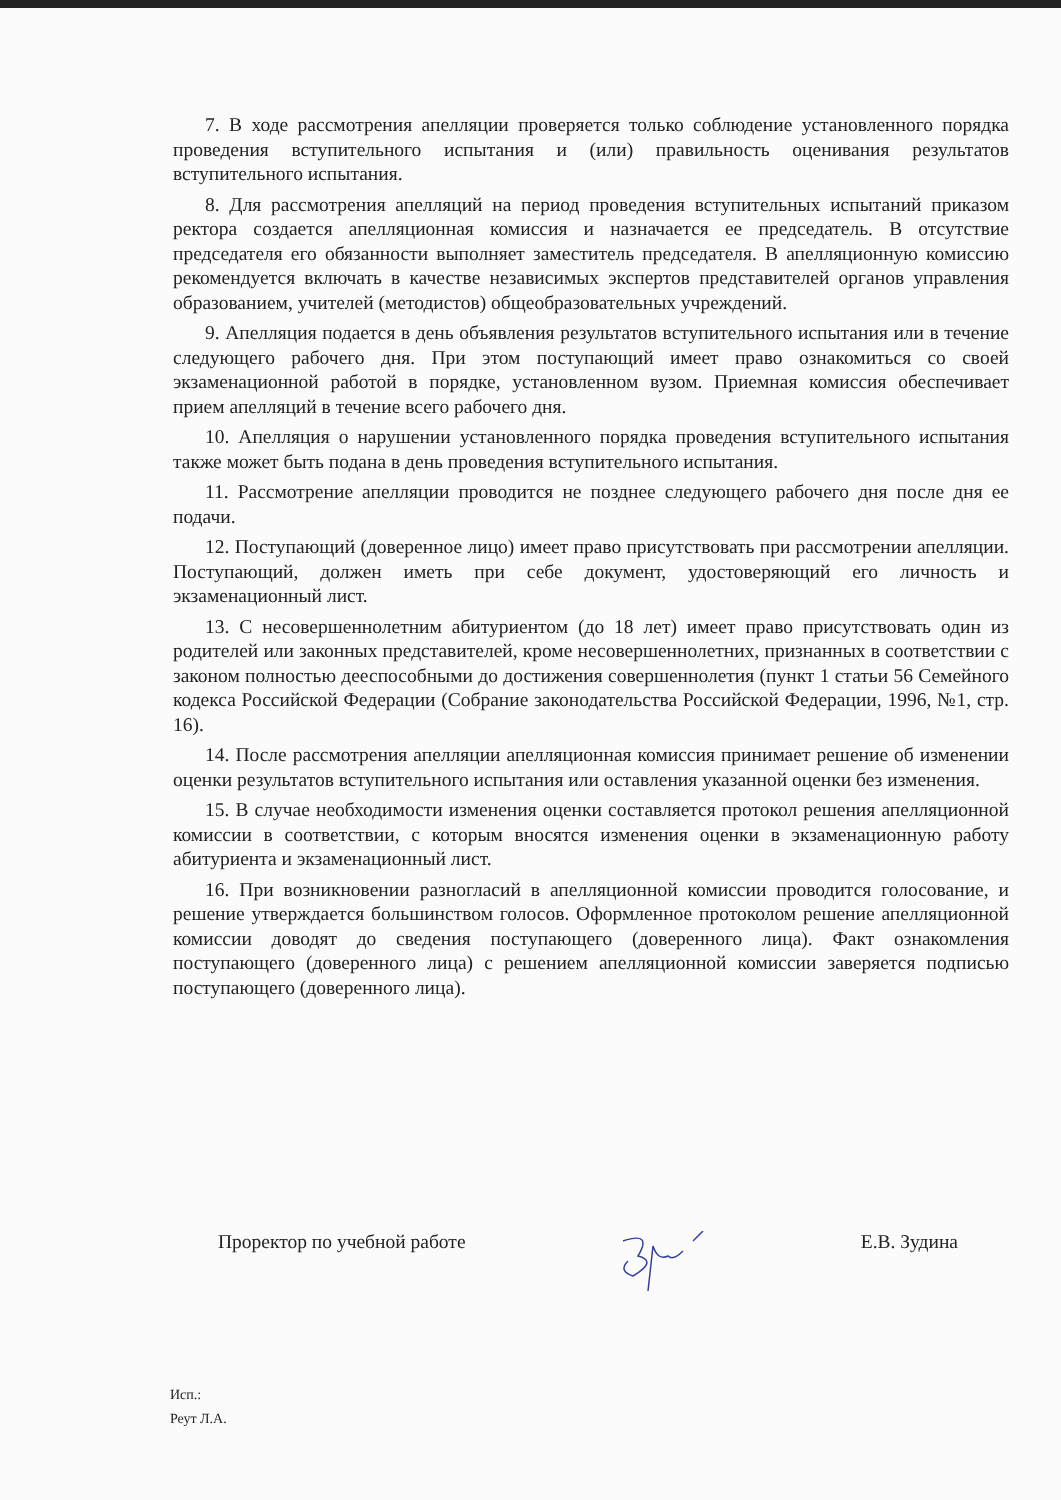7. В ходе рассмотрения апелляции проверяется только соблюдение установленного порядка проведения вступительного испытания и (или) правильность оценивания результатов вступительного испытания.
8. Для рассмотрения апелляций на период проведения вступительных испытаний приказом ректора создается апелляционная комиссия и назначается ее председатель. В отсутствие председателя его обязанности выполняет заместитель председателя. В апелляционную комиссию рекомендуется включать в качестве независимых экспертов представителей органов управления образованием, учителей (методистов) общеобразовательных учреждений.
9. Апелляция подается в день объявления результатов вступительного испытания или в течение следующего рабочего дня. При этом поступающий имеет право ознакомиться со своей экзаменационной работой в порядке, установленном вузом. Приемная комиссия обеспечивает прием апелляций в течение всего рабочего дня.
10. Апелляция о нарушении установленного порядка проведения вступительного испытания также может быть подана в день проведения вступительного испытания.
11. Рассмотрение апелляции проводится не позднее следующего рабочего дня после дня ее подачи.
12. Поступающий (доверенное лицо) имеет право присутствовать при рассмотрении апелляции. Поступающий, должен иметь при себе документ, удостоверяющий его личность и экзаменационный лист.
13. С несовершеннолетним абитуриентом (до 18 лет) имеет право присутствовать один из родителей или законных представителей, кроме несовершеннолетних, признанных в соответствии с законом полностью дееспособными до достижения совершеннолетия (пункт 1 статьи 56 Семейного кодекса Российской Федерации (Собрание законодательства Российской Федерации, 1996, №1, стр. 16).
14. После рассмотрения апелляции апелляционная комиссия принимает решение об изменении оценки результатов вступительного испытания или оставления указанной оценки без изменения.
15. В случае необходимости изменения оценки составляется протокол решения апелляционной комиссии в соответствии, с которым вносятся изменения оценки в экзаменационную работу абитуриента и экзаменационный лист.
16. При возникновении разногласий в апелляционной комиссии проводится голосование, и решение утверждается большинством голосов. Оформленное протоколом решение апелляционной комиссии доводят до сведения поступающего (доверенного лица). Факт ознакомления поступающего (доверенного лица) с решением апелляционной комиссии заверяется подписью поступающего (доверенного лица).
Проректор по учебной работе Е.В. Зудина
Исп.:
Реут Л.А.